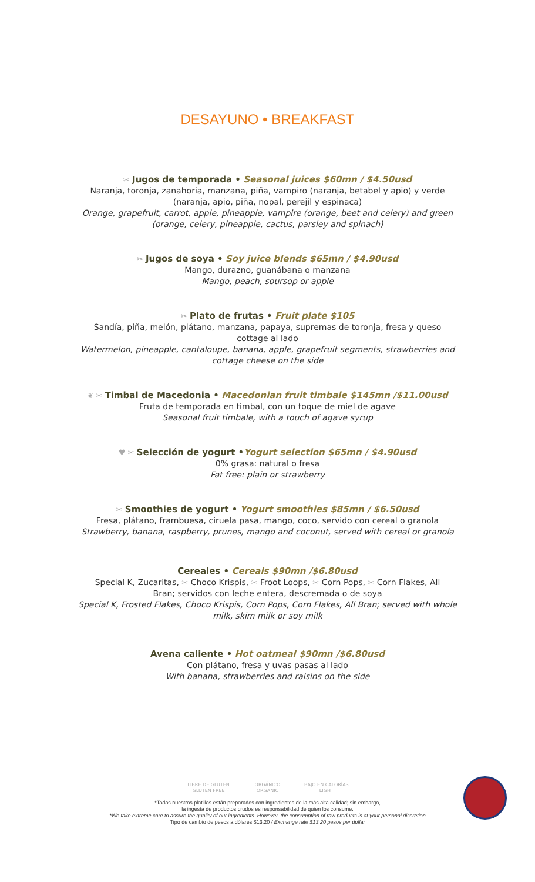DESAYUNO • BREAKFAST
✂ Jugos de temporada • Seasonal juices $60mn / $4.50usd
Naranja, toronja, zanahoria, manzana, piña, vampiro (naranja, betabel y apio) y verde
(naranja, apio, piña, nopal, perejil y espinaca)
Orange, grapefruit, carrot, apple, pineapple, vampire (orange, beet and celery) and green
(orange, celery, pineapple, cactus, parsley and spinach)
✂ Jugos de soya • Soy juice blends $65mn / $4.90usd
Mango, durazno, guanábana o manzana
Mango, peach, soursop or apple
✂ Plato de frutas • Fruit plate $105
Sandía, piña, melón, plátano, manzana, papaya, supremas de toronja, fresa y queso
cottage al lado
Watermelon, pineapple, cantaloupe, banana, apple, grapefruit segments, strawberries and
cottage cheese on the side
❦ ✂ Timbal de Macedonia • Macedonian fruit timbale $145mn /$11.00usd
Fruta de temporada en timbal, con un toque de miel de agave
Seasonal fruit timbale, with a touch of agave syrup
♥ ✂ Selección de yogurt •Yogurt selection $65mn / $4.90usd
0% grasa: natural o fresa
Fat free: plain or strawberry
✂ Smoothies de yogurt • Yogurt smoothies $85mn / $6.50usd
Fresa, plátano, frambuesa, ciruela pasa, mango, coco, servido con cereal o granola
Strawberry, banana, raspberry, prunes, mango and coconut, served with cereal or granola
Cereales • Cereals $90mn /$6.80usd
Special K, Zucaritas, ✂ Choco Krispis, ✂ Froot Loops, ✂ Corn Pops, ✂ Corn Flakes, All
Bran; servidos con leche entera, descremada o de soya
Special K, Frosted Flakes, Choco Krispis, Corn Pops, Corn Flakes, All Bran; served with whole
milk, skim milk or soy milk
Avena caliente • Hot oatmeal $90mn /$6.80usd
Con plátano, fresa y uvas pasas al lado
With banana, strawberries and raisins on the side
LIBRE DE GLUTEN
GLUTEN FREE
ORGÁNICO
ORGANIC
BAJO EN CALORÍAS
LIGHT
*Todos nuestros platillos están preparados con ingredientes de la más alta calidad; sin embargo,
la ingesta de productos crudos es responsabilidad de quien los consume.
*We take extreme care to assure the quality of our ingredients. However, the consumption of raw products is at your personal discretion
Tipo de cambio de pesos a dólares $13.20 / Exchange rate $13.20 pesos per dollar